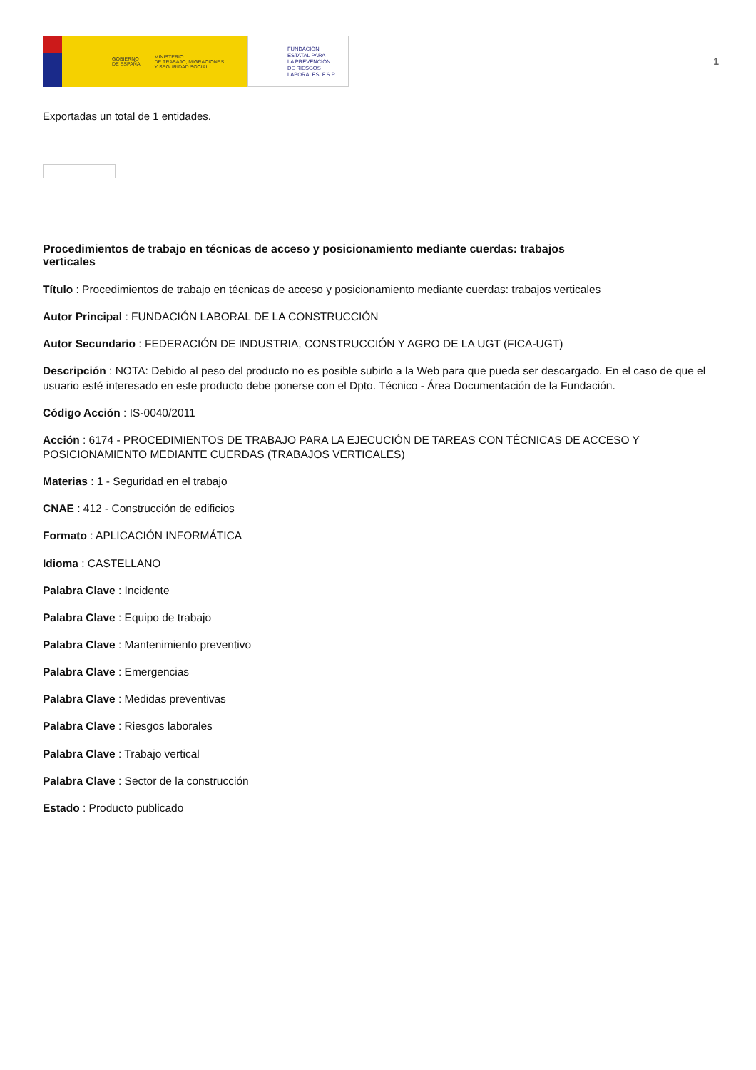GOBIERNO
DE ESPAÑA MINISTERIO
DE TRABAJO, MIGRACIONES
Y SEGURIDAD SOCIAL
FUNDACIÓN
ESTATAL PARA
LA PREVENCIÓN
DE RIESGOS
LABORALES, F.S.P.
1
Exportadas un total de 1 entidades.
Procedimientos de trabajo en técnicas de acceso y posicionamiento mediante cuerdas: trabajos verticales
Título : Procedimientos de trabajo en técnicas de acceso y posicionamiento mediante cuerdas: trabajos verticales
Autor Principal : FUNDACIÓN LABORAL DE LA CONSTRUCCIÓN
Autor Secundario : FEDERACIÓN DE INDUSTRIA, CONSTRUCCIÓN Y AGRO DE LA UGT (FICA-UGT)
Descripción : NOTA: Debido al peso del producto no es posible subirlo a la Web para que pueda ser descargado. En el caso de que el usuario esté interesado en este producto debe ponerse con el Dpto. Técnico - Área Documentación de la Fundación.
Código Acción : IS-0040/2011
Acción : 6174 - PROCEDIMIENTOS DE TRABAJO PARA LA EJECUCIÓN DE TAREAS CON TÉCNICAS DE ACCESO Y POSICIONAMIENTO MEDIANTE CUERDAS (TRABAJOS VERTICALES)
Materias : 1 - Seguridad en el trabajo
CNAE : 412 - Construcción de edificios
Formato : APLICACIÓN INFORMÁTICA
Idioma : CASTELLANO
Palabra Clave : Incidente
Palabra Clave : Equipo de trabajo
Palabra Clave : Mantenimiento preventivo
Palabra Clave : Emergencias
Palabra Clave : Medidas preventivas
Palabra Clave : Riesgos laborales
Palabra Clave : Trabajo vertical
Palabra Clave : Sector de la construcción
Estado : Producto publicado